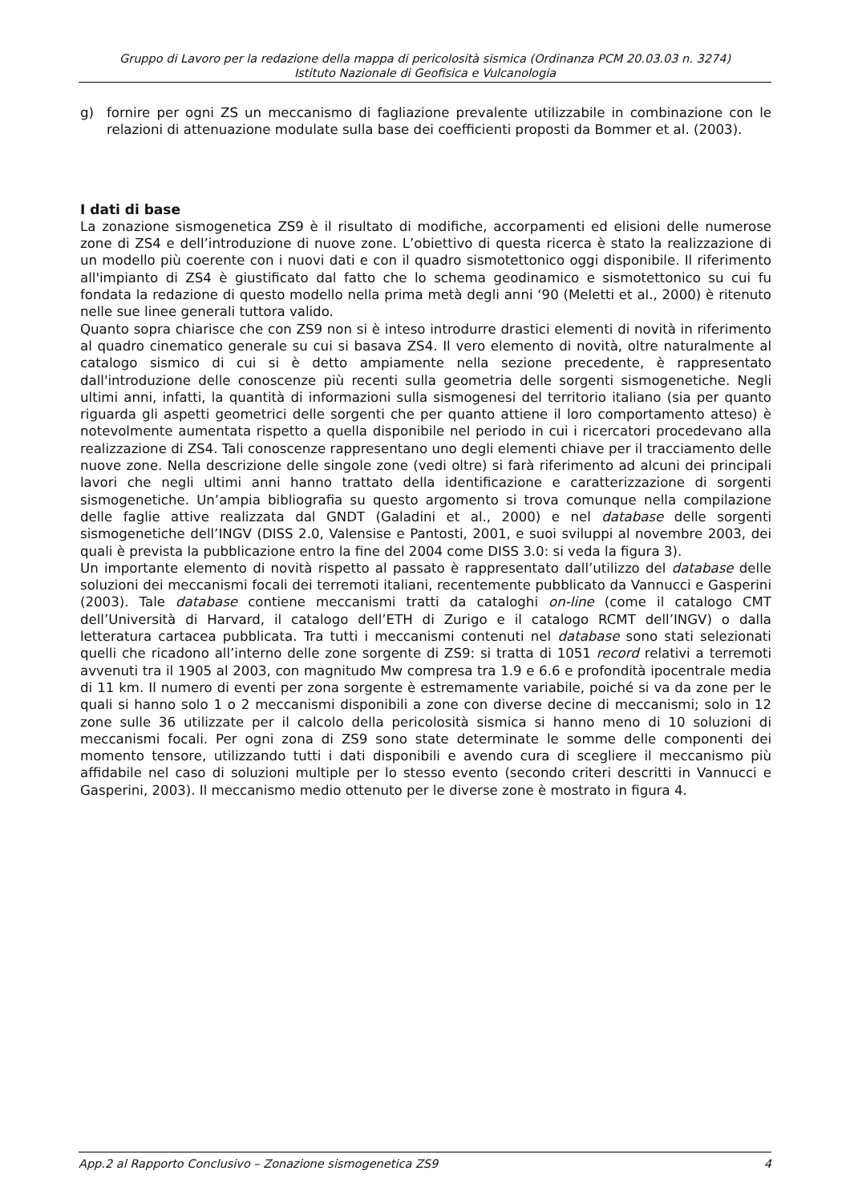Gruppo di Lavoro per la redazione della mappa di pericolosità sismica (Ordinanza PCM 20.03.03 n. 3274)
Istituto Nazionale di Geofisica e Vulcanologia
g) fornire per ogni ZS un meccanismo di fagliazione prevalente utilizzabile in combinazione con le relazioni di attenuazione modulate sulla base dei coefficienti proposti da Bommer et al. (2003).
I dati di base
La zonazione sismogenetica ZS9 è il risultato di modifiche, accorpamenti ed elisioni delle numerose zone di ZS4 e dell’introduzione di nuove zone. L’obiettivo di questa ricerca è stato la realizzazione di un modello più coerente con i nuovi dati e con il quadro sismotettonico oggi disponibile. Il riferimento all'impianto di ZS4 è giustificato dal fatto che lo schema geodinamico e sismotettonico su cui fu fondata la redazione di questo modello nella prima metà degli anni ‘90 (Meletti et al., 2000) è ritenuto nelle sue linee generali tuttora valido.
Quanto sopra chiarisce che con ZS9 non si è inteso introdurre drastici elementi di novità in riferimento al quadro cinematico generale su cui si basava ZS4. Il vero elemento di novità, oltre naturalmente al catalogo sismico di cui si è detto ampiamente nella sezione precedente, è rappresentato dall'introduzione delle conoscenze più recenti sulla geometria delle sorgenti sismogenetiche. Negli ultimi anni, infatti, la quantità di informazioni sulla sismogenesi del territorio italiano (sia per quanto riguarda gli aspetti geometrici delle sorgenti che per quanto attiene il loro comportamento atteso) è notevolmente aumentata rispetto a quella disponibile nel periodo in cui i ricercatori procedevano alla realizzazione di ZS4. Tali conoscenze rappresentano uno degli elementi chiave per il tracciamento delle nuove zone. Nella descrizione delle singole zone (vedi oltre) si farà riferimento ad alcuni dei principali lavori che negli ultimi anni hanno trattato della identificazione e caratterizzazione di sorgenti sismogenetiche. Un’ampia bibliografia su questo argomento si trova comunque nella compilazione delle faglie attive realizzata dal GNDT (Galadini et al., 2000) e nel database delle sorgenti sismogenetiche dell’INGV (DISS 2.0, Valensise e Pantosti, 2001, e suoi sviluppi al novembre 2003, dei quali è prevista la pubblicazione entro la fine del 2004 come DISS 3.0: si veda la figura 3).
Un importante elemento di novità rispetto al passato è rappresentato dall’utilizzo del database delle soluzioni dei meccanismi focali dei terremoti italiani, recentemente pubblicato da Vannucci e Gasperini (2003). Tale database contiene meccanismi tratti da cataloghi on-line (come il catalogo CMT dell’Università di Harvard, il catalogo dell’ETH di Zurigo e il catalogo RCMT dell’INGV) o dalla letteratura cartacea pubblicata. Tra tutti i meccanismi contenuti nel database sono stati selezionati quelli che ricadono all’interno delle zone sorgente di ZS9: si tratta di 1051 record relativi a terremoti avvenuti tra il 1905 al 2003, con magnitudo Mw compresa tra 1.9 e 6.6 e profondità ipocentrale media di 11 km. Il numero di eventi per zona sorgente è estremamente variabile, poiché si va da zone per le quali si hanno solo 1 o 2 meccanismi disponibili a zone con diverse decine di meccanismi; solo in 12 zone sulle 36 utilizzate per il calcolo della pericolosità sismica si hanno meno di 10 soluzioni di meccanismi focali. Per ogni zona di ZS9 sono state determinate le somme delle componenti dei momento tensore, utilizzando tutti i dati disponibili e avendo cura di scegliere il meccanismo più affidabile nel caso di soluzioni multiple per lo stesso evento (secondo criteri descritti in Vannucci e Gasperini, 2003). Il meccanismo medio ottenuto per le diverse zone è mostrato in figura 4.
App.2 al Rapporto Conclusivo – Zonazione sismogenetica ZS9 4